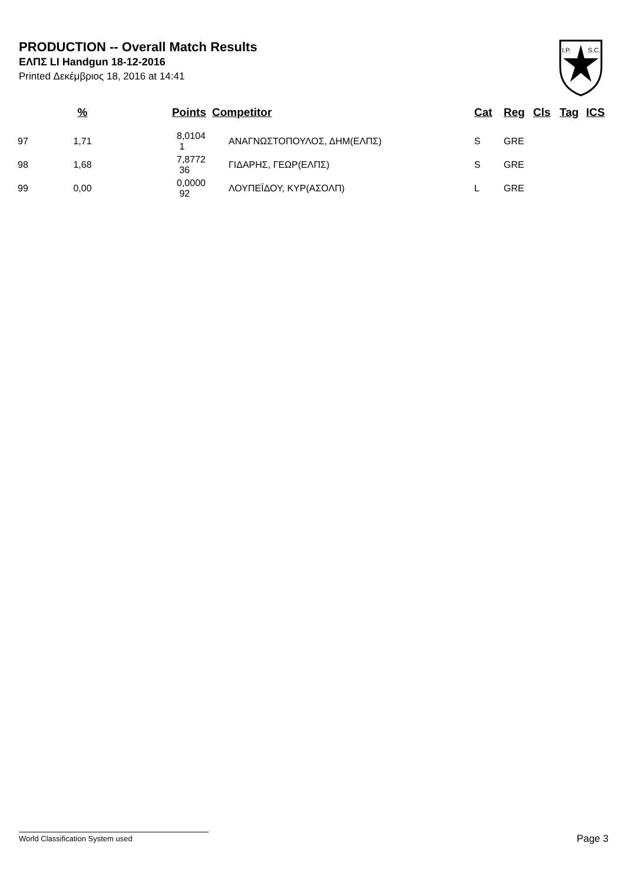PRODUCTION -- Overall Match Results
ΕΛΠΣ LI Handgun 18-12-2016
Printed Δεκέμβριος 18, 2016 at 14:41
I.P.
S.C.
| | % | Points | Competitor | Cat | Reg | Cls | Tag | ICS |
| --- | --- | --- | --- | --- | --- | --- | --- | --- |
| 97 | 1,71 | 8,0104 1 | ΑΝΑΓΝΩΣΤΟΠΟΥΛΟΣ, ΔΗΜ(ΕΛΠΣ) | S | GRE | | | |
| 98 | 1,68 | 7,8772 36 | ΓΙΔΑΡΗΣ, ΓΕΩΡ(ΕΛΠΣ) | S | GRE | | | |
| 99 | 0,00 | 0,0000 92 | ΛΟΥΠΕΪΔΟΥ, ΚΥΡ(ΑΣΟΛΠ) | L | GRE | | | |
World Classification System used Page 3